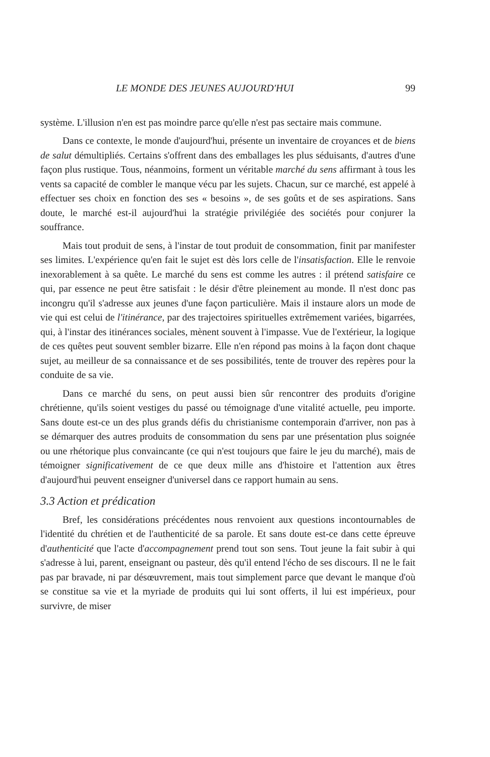LE MONDE DES JEUNES AUJOURD'HUI 99
système. L'illusion n'en est pas moindre parce qu'elle n'est pas sectaire mais commune.
Dans ce contexte, le monde d'aujourd'hui, présente un inventaire de croyances et de biens de salut démultipliés. Certains s'offrent dans des emballages les plus séduisants, d'autres d'une façon plus rustique. Tous, néanmoins, forment un véritable marché du sens affirmant à tous les vents sa capacité de combler le manque vécu par les sujets. Chacun, sur ce marché, est appelé à effectuer ses choix en fonction des ses « besoins », de ses goûts et de ses aspirations. Sans doute, le marché est-il aujourd'hui la stratégie privilégiée des sociétés pour conjurer la souffrance.
Mais tout produit de sens, à l'instar de tout produit de consommation, finit par manifester ses limites. L'expérience qu'en fait le sujet est dès lors celle de l'insatisfaction. Elle le renvoie inexorablement à sa quête. Le marché du sens est comme les autres : il prétend satisfaire ce qui, par essence ne peut être satisfait : le désir d'être pleinement au monde. Il n'est donc pas incongru qu'il s'adresse aux jeunes d'une façon particulière. Mais il instaure alors un mode de vie qui est celui de l'itinérance, par des trajectoires spirituelles extrêmement variées, bigarrées, qui, à l'instar des itinérances sociales, mènent souvent à l'impasse. Vue de l'extérieur, la logique de ces quêtes peut souvent sembler bizarre. Elle n'en répond pas moins à la façon dont chaque sujet, au meilleur de sa connaissance et de ses possibilités, tente de trouver des repères pour la conduite de sa vie.
Dans ce marché du sens, on peut aussi bien sûr rencontrer des produits d'origine chrétienne, qu'ils soient vestiges du passé ou témoignage d'une vitalité actuelle, peu importe. Sans doute est-ce un des plus grands défis du christianisme contemporain d'arriver, non pas à se démarquer des autres produits de consommation du sens par une présentation plus soignée ou une rhétorique plus convaincante (ce qui n'est toujours que faire le jeu du marché), mais de témoigner significativement de ce que deux mille ans d'histoire et l'attention aux êtres d'aujourd'hui peuvent enseigner d'universel dans ce rapport humain au sens.
3.3 Action et prédication
Bref, les considérations précédentes nous renvoient aux questions incontournables de l'identité du chrétien et de l'authenticité de sa parole. Et sans doute est-ce dans cette épreuve d'authenticité que l'acte d'accompagnement prend tout son sens. Tout jeune la fait subir à qui s'adresse à lui, parent, enseignant ou pasteur, dès qu'il entend l'écho de ses discours. Il ne le fait pas par bravade, ni par désœuvrement, mais tout simplement parce que devant le manque d'où se constitue sa vie et la myriade de produits qui lui sont offerts, il lui est impérieux, pour survivre, de miser